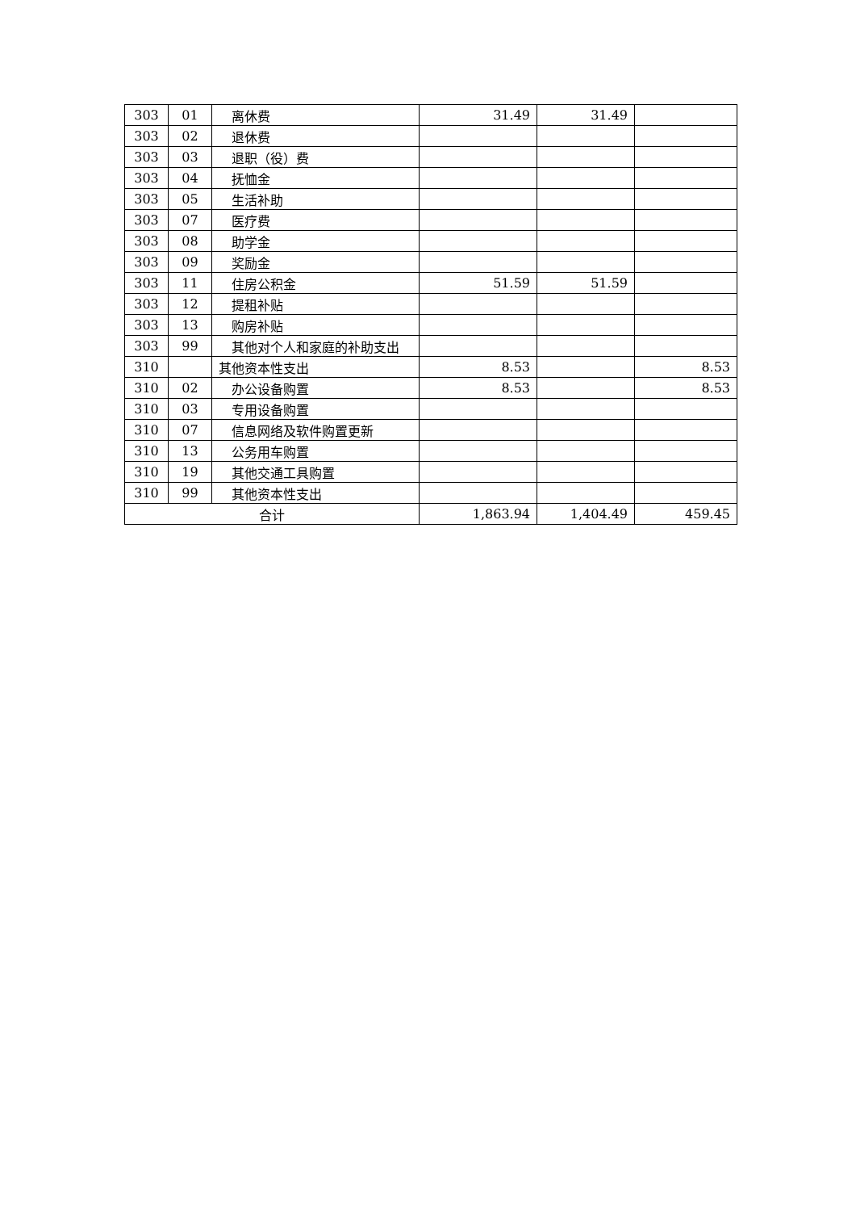| 303 | 01 | 离休费 | 31.49 | 31.49 | |
| 303 | 02 | 退休费 | | | |
| 303 | 03 | 退职（役）费 | | | |
| 303 | 04 | 抚恤金 | | | |
| 303 | 05 | 生活补助 | | | |
| 303 | 07 | 医疗费 | | | |
| 303 | 08 | 助学金 | | | |
| 303 | 09 | 奖励金 | | | |
| 303 | 11 | 住房公积金 | 51.59 | 51.59 | |
| 303 | 12 | 提租补贴 | | | |
| 303 | 13 | 购房补贴 | | | |
| 303 | 99 | 其他对个人和家庭的补助支出 | | | |
| 310 | | 其他资本性支出 | 8.53 | | 8.53 |
| 310 | 02 | 办公设备购置 | 8.53 | | 8.53 |
| 310 | 03 | 专用设备购置 | | | |
| 310 | 07 | 信息网络及软件购置更新 | | | |
| 310 | 13 | 公务用车购置 | | | |
| 310 | 19 | 其他交通工具购置 | | | |
| 310 | 99 | 其他资本性支出 | | | |
| 合计 | | | 1,863.94 | 1,404.49 | 459.45 |